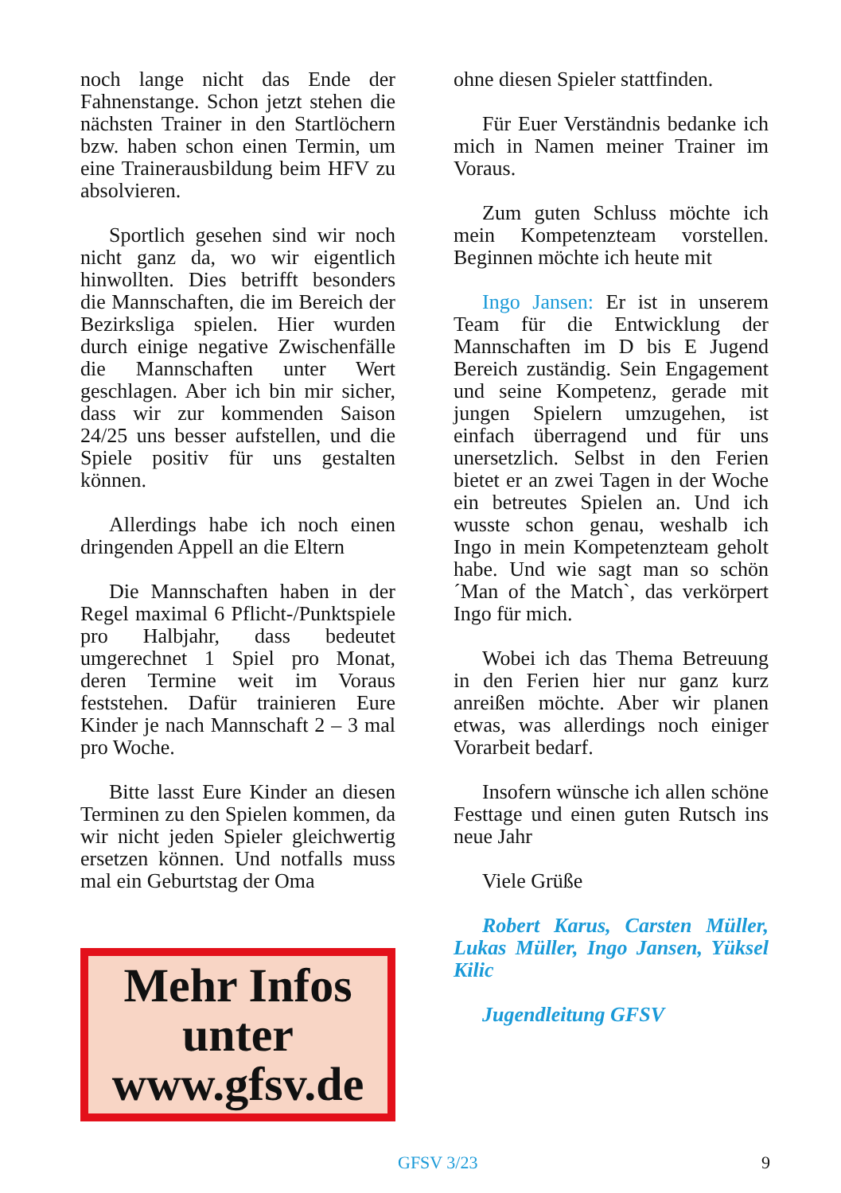noch lange nicht das Ende der Fahnenstange. Schon jetzt stehen die nächsten Trainer in den Startlöchern bzw. haben schon einen Termin, um eine Trainerausbildung beim HFV zu absolvieren.
Sportlich gesehen sind wir noch nicht ganz da, wo wir eigentlich hinwollten. Dies betrifft besonders die Mannschaften, die im Bereich der Bezirksliga spielen. Hier wurden durch einige negative Zwischenfälle die Mannschaften unter Wert geschlagen. Aber ich bin mir sicher, dass wir zur kommenden Saison 24/25 uns besser aufstellen, und die Spiele positiv für uns gestalten können.
Allerdings habe ich noch einen dringenden Appell an die Eltern
Die Mannschaften haben in der Regel maximal 6 Pflicht-/Punktspiele pro Halbjahr, dass bedeutet umgerechnet 1 Spiel pro Monat, deren Termine weit im Voraus feststehen. Dafür trainieren Eure Kinder je nach Mannschaft 2 – 3 mal pro Woche.
Bitte lasst Eure Kinder an diesen Terminen zu den Spielen kommen, da wir nicht jeden Spieler gleichwertig ersetzen können. Und notfalls muss mal ein Geburtstag der Oma
Mehr Infos
unter
www.gfsv.de
ohne diesen Spieler stattfinden.
Für Euer Verständnis bedanke ich mich in Namen meiner Trainer im Voraus.
Zum guten Schluss möchte ich mein Kompetenzteam vorstellen. Beginnen möchte ich heute mit
Ingo Jansen: Er ist in unserem Team für die Entwicklung der Mannschaften im D bis E Jugend Bereich zuständig. Sein Engagement und seine Kompetenz, gerade mit jungen Spielern umzugehen, ist einfach überragend und für uns unersetzlich. Selbst in den Ferien bietet er an zwei Tagen in der Woche ein betreutes Spielen an. Und ich wusste schon genau, weshalb ich Ingo in mein Kompetenzteam geholt habe. Und wie sagt man so schön ´Man of the Match`, das verkörpert Ingo für mich.
Wobei ich das Thema Betreuung in den Ferien hier nur ganz kurz anreißen möchte. Aber wir planen etwas, was allerdings noch einiger Vorarbeit bedarf.
Insofern wünsche ich allen schöne Festtage und einen guten Rutsch ins neue Jahr
Viele Grüße
Robert Karus, Carsten Müller, Lukas Müller, Ingo Jansen, Yüksel Kilic
Jugendleitung GFSV
GFSV 3/23 9